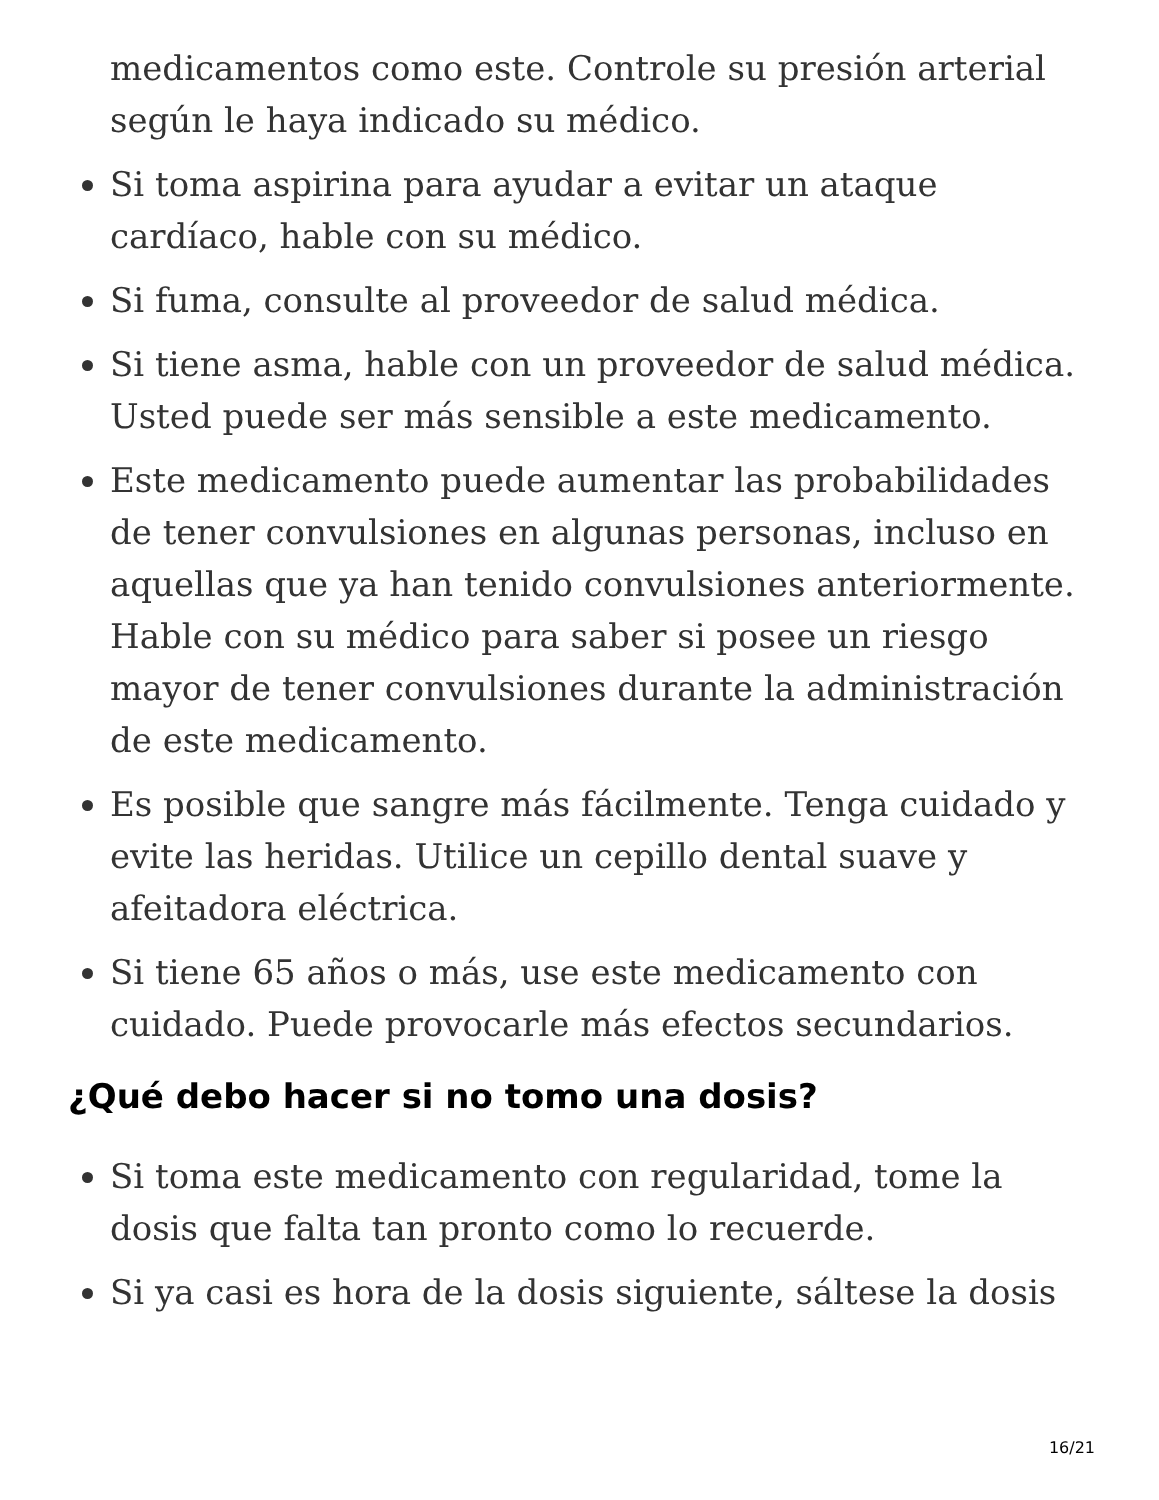medicamentos como este. Controle su presión arterial según le haya indicado su médico.
Si toma aspirina para ayudar a evitar un ataque cardíaco, hable con su médico.
Si fuma, consulte al proveedor de salud médica.
Si tiene asma, hable con un proveedor de salud médica. Usted puede ser más sensible a este medicamento.
Este medicamento puede aumentar las probabilidades de tener convulsiones en algunas personas, incluso en aquellas que ya han tenido convulsiones anteriormente. Hable con su médico para saber si posee un riesgo mayor de tener convulsiones durante la administración de este medicamento.
Es posible que sangre más fácilmente. Tenga cuidado y evite las heridas. Utilice un cepillo dental suave y afeitadora eléctrica.
Si tiene 65 años o más, use este medicamento con cuidado. Puede provocarle más efectos secundarios.
¿Qué debo hacer si no tomo una dosis?
Si toma este medicamento con regularidad, tome la dosis que falta tan pronto como lo recuerde.
Si ya casi es hora de la dosis siguiente, sáltese la dosis
16/21